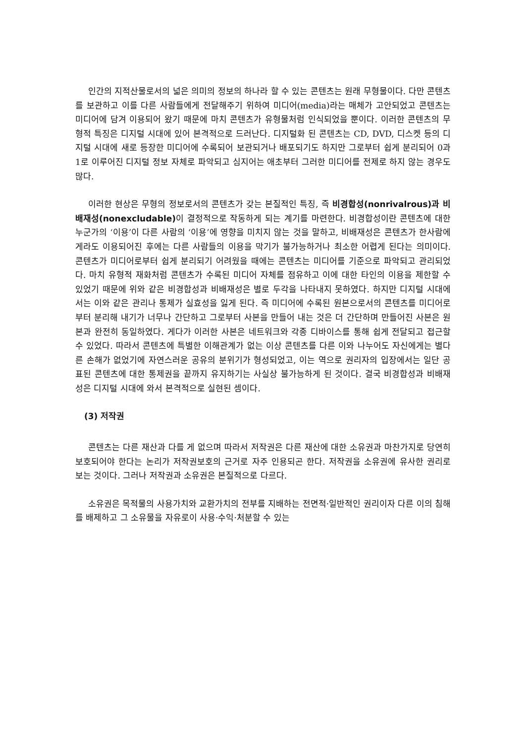인간의 지적산물로서의 넓은 의미의 정보의 하나라 할 수 있는 콘텐츠는 원래 무형물이다. 다만 콘텐츠를 보관하고 이를 다른 사람들에게 전달해주기 위하여 미디어(media)라는 매체가 고안되었고 콘텐츠는 미디어에 담겨 이용되어 왔기 때문에 마치 콘텐츠가 유형물처럼 인식되었을 뿐이다. 이러한 콘텐츠의 무형적 특징은 디지털 시대에 있어 본격적으로 드러난다. 디지털화 된 콘텐츠는 CD, DVD, 디스켓 등의 디지털 시대에 새로 등장한 미디어에 수록되어 보관되거나 배포되기도 하지만 그로부터 쉽게 분리되어 0과 1로 이루어진 디지털 정보 자체로 파악되고 심지어는 애초부터 그러한 미디어를 전제로 하지 않는 경우도 많다.
이러한 현상은 무형의 정보로서의 콘텐츠가 갖는 본질적인 특징, 즉 비경합성(nonrivalrous)과 비배재성(nonexcludable) 이 결정적으로 작동하게 되는 계기를 마련한다. 비경합성이란 콘텐츠에 대한 누군가의 ‘이용’이 다른 사람의 ‘이용’에 영향을 미치지 않는 것을 말하고, 비배재성은 콘텐츠가 한사람에게라도 이용되어진 후에는 다른 사람들의 이용을 막기가 불가능하거나 최소한 어렵게 된다는 의미이다. 콘텐츠가 미디어로부터 쉽게 분리되기 어려웠을 때에는 콘텐츠는 미디어를 기준으로 파악되고 관리되었다. 마치 유형적 재화처럼 콘텐츠가 수록된 미디어 자체를 점유하고 이에 대한 타인의 이용을 제한할 수 있었기 때문에 위와 같은 비경합성과 비배재성은 별로 두각을 나타내지 못하였다. 하지만 디지털 시대에서는 이와 같은 관리나 통제가 실효성을 잃게 된다. 즉 미디어에 수록된 원본으로서의 콘텐츠를 미디어로부터 분리해 내기가 너무나 간단하고 그로부터 사본을 만들어 내는 것은 더 간단하며 만들어진 사본은 원본과 완전히 동일하였다. 게다가 이러한 사본은 네트워크와 각종 디바이스를 통해 쉽게 전달되고 접근할 수 있었다. 따라서 콘텐츠에 특별한 이해관계가 없는 이상 콘텐츠를 다른 이와 나누어도 자신에게는 별다른 손해가 없었기에 자연스러운 공유의 분위기가 형성되었고, 이는 역으로 권리자의 입장에서는 일단 공표된 콘텐츠에 대한 통제권을 끝까지 유지하기는 사실상 불가능하게 된 것이다. 결국 비경합성과 비배재성은 디지털 시대에 와서 본격적으로 실현된 셈이다.
(3) 저작권
콘텐츠는 다른 재산과 다를 게 없으며 따라서 저작권은 다른 재산에 대한 소유권과 마찬가지로 당연히 보호되어야 한다는 논리가 저작권보호의 근거로 자주 인용되곤 한다. 저작권을 소유권에 유사한 권리로 보는 것이다. 그러나 저작권과 소유권은 본질적으로 다르다.
소유권은 목적물의 사용가치와 교환가치의 전부를 지배하는 전면적·일반적인 권리이자 다른 이의 침해를 배제하고 그 소유물을 자유로이 사용·수익·처분할 수 있는